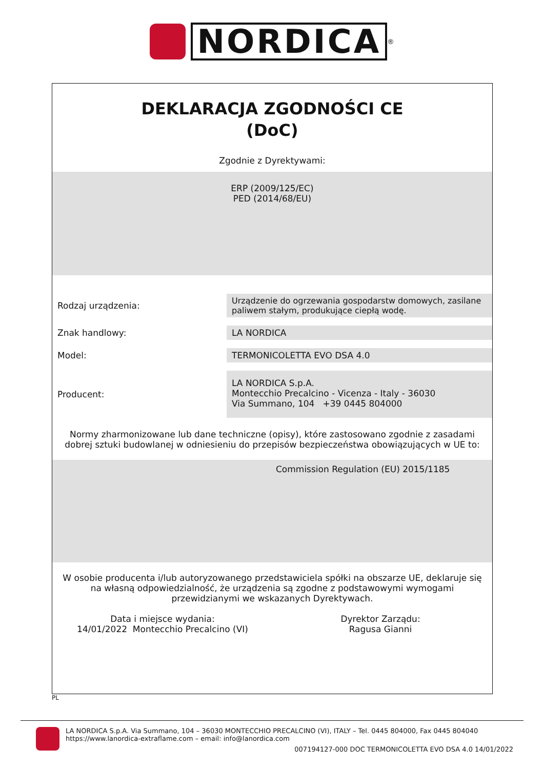NORDICA
<sup>®</sup>
DEKLARACJA ZGODNOŚCI CE
(DoC)
Zgodnie z Dyrektywami:
ERP (2009/125/EC)
PED (2014/68/EU)
| Rodzaj urządzenia: | Urządzenie do ogrzewania gospodarstw domowych, zasilane paliwem stałym, produkujące ciepłą wodę. |
| Znak handlowy: | LA NORDICA |
| Model: | TERMONICOLETTA EVO DSA 4.0 |
| Producent: | LA NORDICA S.p.A. Montecchio Precalcino - Vicenza - Italy - 36030 Via Summano, 104 +39 0445 804000 |
Normy zharmonizowane lub dane techniczne (opisy), które zastosowano zgodnie z zasadami dobrej sztuki budowlanej w odniesieniu do przepisów bezpieczeństwa obowiązujących w UE to:
Commission Regulation (EU) 2015/1185
W osobie producenta i/lub autoryzowanego przedstawiciela spółki na obszarze UE, deklaruje się na własną odpowiedzialność, że urządzenia są zgodne z podstawowymi wymogami przewidzianymi we wskazanych Dyrektywach.
Data i miejsce wydania:
14/01/2022 Montecchio Precalcino (VI)
Dyrektor Zarządu:
Ragusa Gianni
PL
LA NORDICA S.p.A. Via Summano, 104 – 36030 MONTECCHIO PRECALCINO (VI), ITALY – Tel. 0445 804000, Fax 0445 804040
https://www.lanordica-extraflame.com – email: info@lanordica.com
007194127-000 DOC TERMONICOLETTA EVO DSA 4.0 14/01/2022